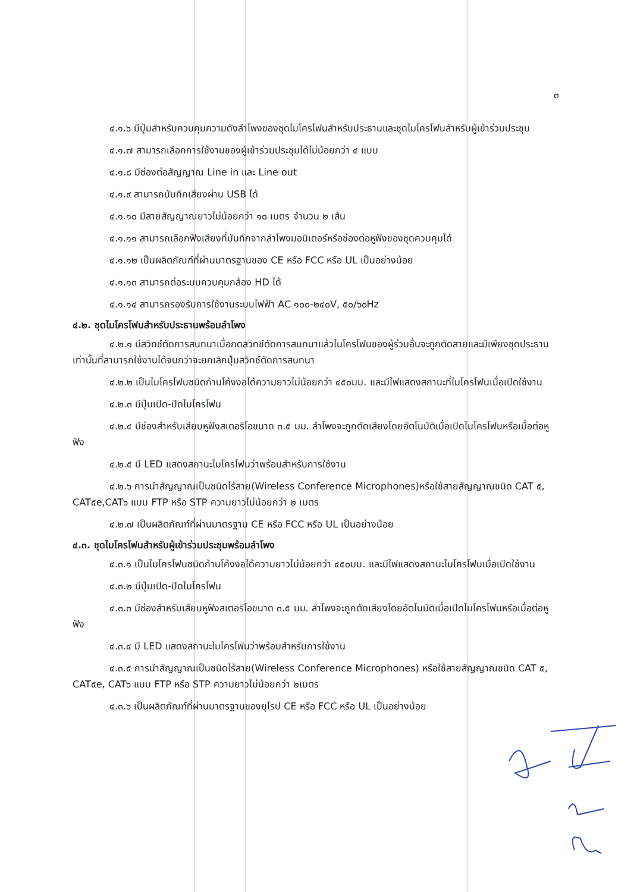๓
๔.๑.๖ มีปุ่มสำหรับควบคุมความดังลำโพงของชุดไมโครโฟนสำหรับประธานและชุดไมโครโฟนสำหรับผู้เข้าร่วมประชุม
๔.๑.๗ สามารถเลือกการใช้งานของผู้เข้าร่วมประชุมได้ไม่น้อยกว่า ๔ แบบ
๔.๑.๘ มีช่องต่อสัญญาณ Line in และ Line out
๔.๑.๙ สามารถบันทึกเสียงผ่าน USB ได้
๔.๑.๑๐ มีสายสัญญาณยาวไม่น้อยกว่า ๑๐ เมตร จำนวน ๒ เส้น
๔.๑.๑๑ สามารถเลือกฟังเสียงที่บันทึกจากลำโพงมอนิเตอร์หรือช่องต่อหูฟังของชุดควบคุมได้
๔.๑.๑๒ เป็นผลิตภัณฑ์ที่ผ่านมาตรฐานของ CE หรือ FCC หรือ UL เป็นอย่างน้อย
๔.๑.๑๓ สามารถต่อระบบควบคุมกล้อง HD ได้
๔.๑.๑๔ สามารถรองรับการใช้งานระบบไฟฟ้า AC ๑๐๐-๒๔๐V, ๕๐/๖๐Hz
๔.๒. ชุดไมโครโฟนสำหรับประธานพร้อมลำโพง
๔.๒.๑ มีสวิทช์ตัดการสนทนาเมื่อกดสวิทช์ตัดการสนทนาแล้วไมโครโฟนของผู้ร่วมอื่นจะถูกตัดสายและมีเพียงชุดประธานเท่านั้นที่สามารถใช้งานได้จนกว่าจะยกเลิกปุ่มสวิทช์ตัดการสนทนา
๔.๒.๒ เป็นไมโครโฟนชนิดก้านโค้งงอได้ความยาวไม่น้อยกว่า ๔๕๐มม. และมีไฟแสดงสถานะที่ไมโครโฟนเมื่อเปิดใช้งาน
๔.๒.๓ มีปุ่มเปิด-ปิดไมโครโฟน
๔.๒.๔ มีช่องสำหรับเสียบหูฟังสเตอริโอขนาด ๓.๕ มม. ลำโพงจะถูกตัดเสียงโดยอัตโนมัติเมื่อเปิดไมโครโฟนหรือเมื่อต่อหูฟัง
๔.๒.๕ มี LED แสดงสถานะไมโครโฟนว่าพร้อมสำหรับการใช้งาน
๔.๒.๖ การนำสัญญาณเป็นชนิดไร้สาย(Wireless Conference Microphones)หรือใช้สายสัญญาณชนิด CAT ๕, CAT๕e,CAT๖ แบบ FTP หรือ STP ความยาวไม่น้อยกว่า ๒ เมตร
๔.๒.๗ เป็นผลิตภัณฑ์ที่ผ่านมาตรฐาน CE หรือ FCC หรือ UL เป็นอย่างน้อย
๔.๓. ชุดไมโครโฟนสำหรับผู้เข้าร่วมประชุมพร้อมลำโพง
๔.๓.๑ เป็นไมโครโฟนชนิดก้านโค้งงอได้ความยาวไม่น้อยกว่า ๔๕๐มม. และมีไฟแสดงสถานะไมโครโฟนเมื่อเปิดใช้งาน
๔.๓.๒ มีปุ่มเปิด-ปิดไมโครโฟน
๔.๓.๓ มีช่องสำหรับเสียบหูฟังสเตอริโอขนาด ๓.๕ มม. ลำโพงจะถูกตัดเสียงโดยอัตโนมัติเมื่อเปิดไมโครโฟนหรือเมื่อต่อหูฟัง
๔.๓.๔ มี LED แสดงสถานะไมโครโฟนว่าพร้อมสำหรับการใช้งาน
๔.๓.๕ การนำสัญญาณเป็นชนิดไร้สาย(Wireless Conference Microphones) หรือใช้สายสัญญาณชนิด CAT ๕, CAT๕e, CAT๖ แบบ FTP หรือ STP ความยาวไม่น้อยกว่า ๒เมตร
๔.๓.๖ เป็นผลิตภัณฑ์ที่ผ่านมาตรฐานของยุโรป CE หรือ FCC หรือ UL เป็นอย่างน้อย